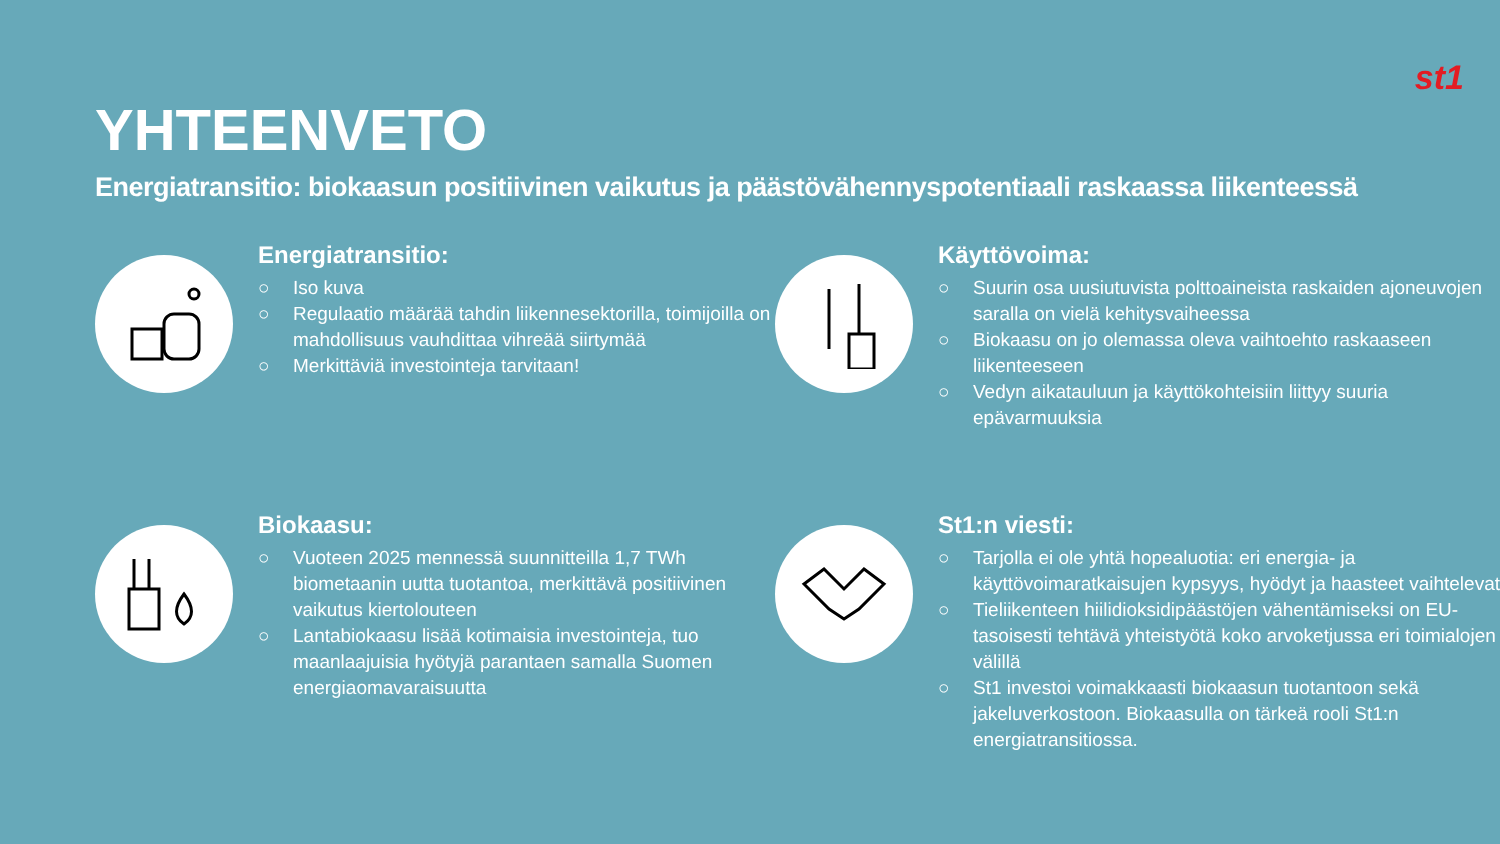st1
YHTEENVETO
Energiatransitio: biokaasun positiivinen vaikutus ja päästövähennyspotentiaali raskaassa liikenteessä
Energiatransitio:
○ Iso kuva
○ Regulaatio määrää tahdin liikennesektorilla, toimijoilla on mahdollisuus vauhdittaa vihreää siirtymää
○ Merkittäviä investointeja tarvitaan!
Käyttövoima:
○ Suurin osa uusiutuvista polttoaineista raskaiden ajoneuvojen saralla on vielä kehitysvaiheessa
○ Biokaasu on jo olemassa oleva vaihtoehto raskaaseen liikenteeseen
○ Vedyn aikatauluun ja käyttökohteisiin liittyy suuria epävarmuuksia
Biokaasu:
○ Vuoteen 2025 mennessä suunnitteilla 1,7 TWh biometaanin uutta tuotantoa, merkittävä positiivinen vaikutus kiertolouteen
○ Lantabiokaasu lisää kotimaisia investointeja, tuo maanlaajuisia hyötyjä parantaen samalla Suomen energiaomavaraisuutta
St1:n viesti:
○ Tarjolla ei ole yhtä hopealuotia: eri energia- ja käyttövoimaratkaisujen kypsyys, hyödyt ja haasteet vaihtelevat
○ Tieliikenteen hiilidioksidipäästöjen vähentämiseksi on EU-tasoisesti tehtävä yhteistyötä koko arvoketjussa eri toimialojen välillä
○ St1 investoi voimakkaasti biokaasun tuotantoon sekä jakeluverkostoon. Biokaasulla on tärkeä rooli St1:n energiatransitiossa.